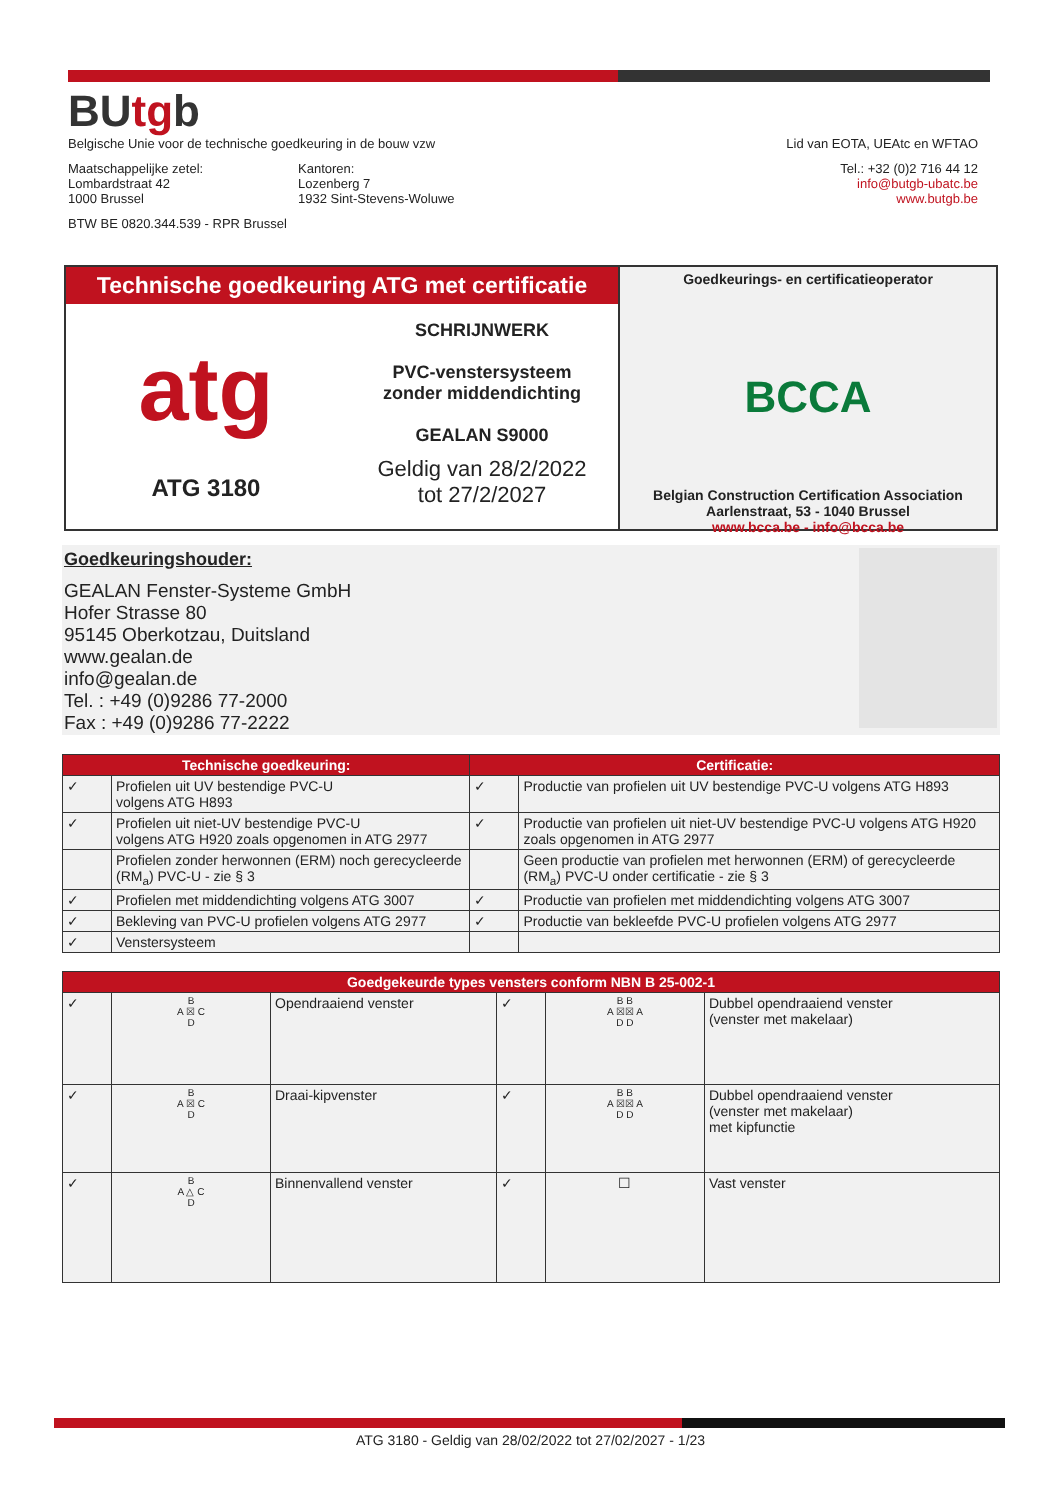BUtgb
Belgische Unie voor de technische goedkeuring in de bouw vzw Lid van EOTA, UEAtc en WFTAO
Maatschappelijke zetel:
Lombardstraat 42
1000 Brussel
Kantoren:
Lozenberg 7
1932 Sint-Stevens-Woluwe
Tel.: +32 (0)2 716 44 12
info@butgb-ubatc.be
www.butgb.be
BTW BE 0820.344.539 - RPR Brussel
Technische goedkeuring ATG met certificatie
atg
ATG 3180
SCHRIJNWERK
PVC-venstersysteem
zonder middendichting
GEALAN S9000
Geldig van 28/2/2022
tot 27/2/2027
Goedkeurings- en certificatieoperator
BCCA
Belgian Construction Certification Association
Aarlenstraat, 53 - 1040 Brussel
www.bcca.be - info@bcca.be
Goedkeuringshouder:
GEALAN Fenster-Systeme GmbH
Hofer Strasse 80
95145 Oberkotzau, Duitsland
www.gealan.de
info@gealan.de
Tel. : +49 (0)9286 77-2000
Fax : +49 (0)9286 77-2222
| Technische goedkeuring: | | Certificatie: | |
| --- | --- | --- | --- |
| ✓ | Profielen uit UV bestendige PVC-U volgens ATG H893 | ✓ | Productie van profielen uit UV bestendige PVC-U volgens ATG H893 |
| ✓ | Profielen uit niet-UV bestendige PVC-U volgens ATG H920 zoals opgenomen in ATG 2977 | ✓ | Productie van profielen uit niet-UV bestendige PVC-U volgens ATG H920 zoals opgenomen in ATG 2977 |
| | Profielen zonder herwonnen (ERM) noch gerecycleerde (RM<sub>a</sub>) PVC-U - zie § 3 | | Geen productie van profielen met herwonnen (ERM) of gerecycleerde (RM<sub>a</sub>) PVC-U onder certificatie - zie § 3 |
| ✓ | Profielen met middendichting volgens ATG 3007 | ✓ | Productie van profielen met middendichting volgens ATG 3007 |
| ✓ | Bekleving van PVC-U profielen volgens ATG 2977 | ✓ | Productie van bekleefde PVC-U profielen volgens ATG 2977 |
| ✓ | Venstersysteem | | |
| Goedgekeurde types vensters conform NBN B 25-002-1 | | | | | |
| --- | --- | --- | --- | --- | --- |
| ✓ | B A ☒ C D | Opendraaiend venster | ✓ | B B A ☒☒ A D D | Dubbel opendraaiend venster (venster met makelaar) |
| ✓ | B A ☒ C D | Draai-kipvenster | ✓ | B B A ☒☒ A D D | Dubbel opendraaiend venster (venster met makelaar) met kipfunctie |
| ✓ | B A △ C D | Binnenvallend venster | ✓ | ☐ | Vast venster |
ATG 3180 - Geldig van 28/02/2022 tot 27/02/2027 - 1/23